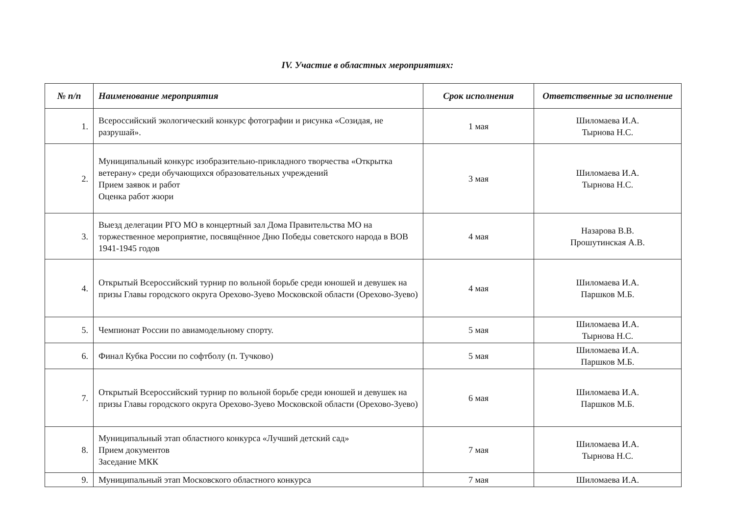IV. Участие в областных мероприятиях:
| № п/п | Наименование мероприятия | Срок исполнения | Ответственные за исполнение |
| --- | --- | --- | --- |
| 1. | Всероссийский экологический конкурс фотографии и рисунка «Созидая, не разрушай». | 1 мая | Шиломаева И.А. Тырнова Н.С. |
| 2. | Муниципальный конкурс изобразительно-прикладного творчества «Открытка ветерану» среди обучающихся образовательных учреждений Прием заявок и работ Оценка работ жюри | 3 мая | Шиломаева И.А. Тырнова Н.С. |
| 3. | Выезд делегации РГО МО в концертный зал Дома Правительства МО на торжественное мероприятие, посвящённое Дню Победы советского народа в ВОВ 1941-1945 годов | 4 мая | Назарова В.В. Прошутинская А.В. |
| 4. | Открытый Всероссийский турнир по вольной борьбе среди юношей и девушек на призы Главы городского округа Орехово-Зуево Московской области (Орехово-Зуево) | 4 мая | Шиломаева И.А. Паршков М.Б. |
| 5. | Чемпионат России по авиамодельному спорту. | 5 мая | Шиломаева И.А. Тырнова Н.С. |
| 6. | Финал Кубка России по софтболу (п. Тучково) | 5 мая | Шиломаева И.А. Паршков М.Б. |
| 7. | Открытый Всероссийский турнир по вольной борьбе среди юношей и девушек на призы Главы городского округа Орехово-Зуево Московской области (Орехово-Зуево) | 6 мая | Шиломаева И.А. Паршков М.Б. |
| 8. | Муниципальный этап областного конкурса «Лучший детский сад» Прием документов Заседание МКК | 7 мая | Шиломаева И.А. Тырнова Н.С. |
| 9. | Муниципальный этап Московского областного конкурса | 7 мая | Шиломаева И.А. |